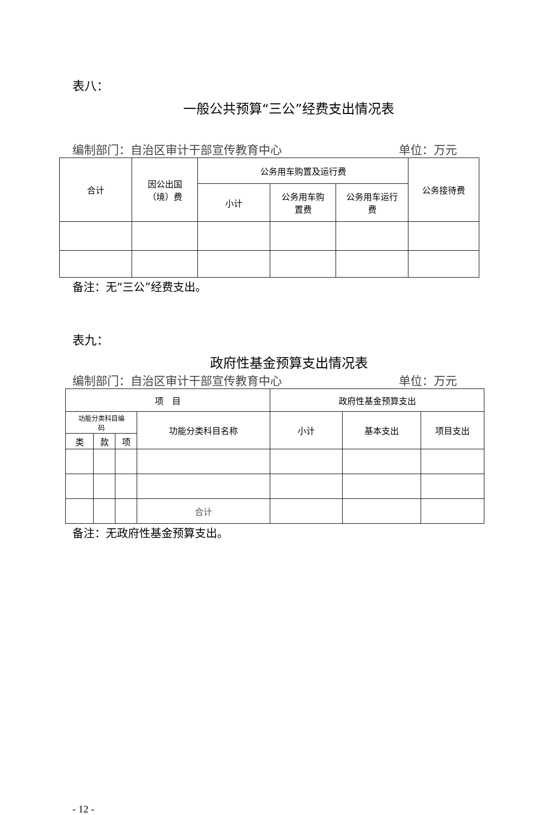表八：
一般公共预算“三公”经费支出情况表
编制部门：自治区审计干部宣传教育中心 单位：万元
| 合计 | 因公出国 （境）费 | 公务用车购置及运行费 | | | 公务接待费 |
| --- | --- | --- | --- | --- | --- |
| | | 小计 | 公务用车购 置费 | 公务用车运行 费 | |
备注：无“三公”经费支出。
表九：
政府性基金预算支出情况表
编制部门：自治区审计干部宣传教育中心 单位：万元
| 项 目 | | | | 政府性基金预算支出 | | |
| --- | --- | --- | --- | --- | --- | --- |
| 功能分类科目编 码 | | | 功能分类科目名称 | 小计 | 基本支出 | 项目支出 |
| 类 | 款 | 项 | | | | |
| | | | 合计 | | | |
备注：无政府性基金预算支出。
- 12 -